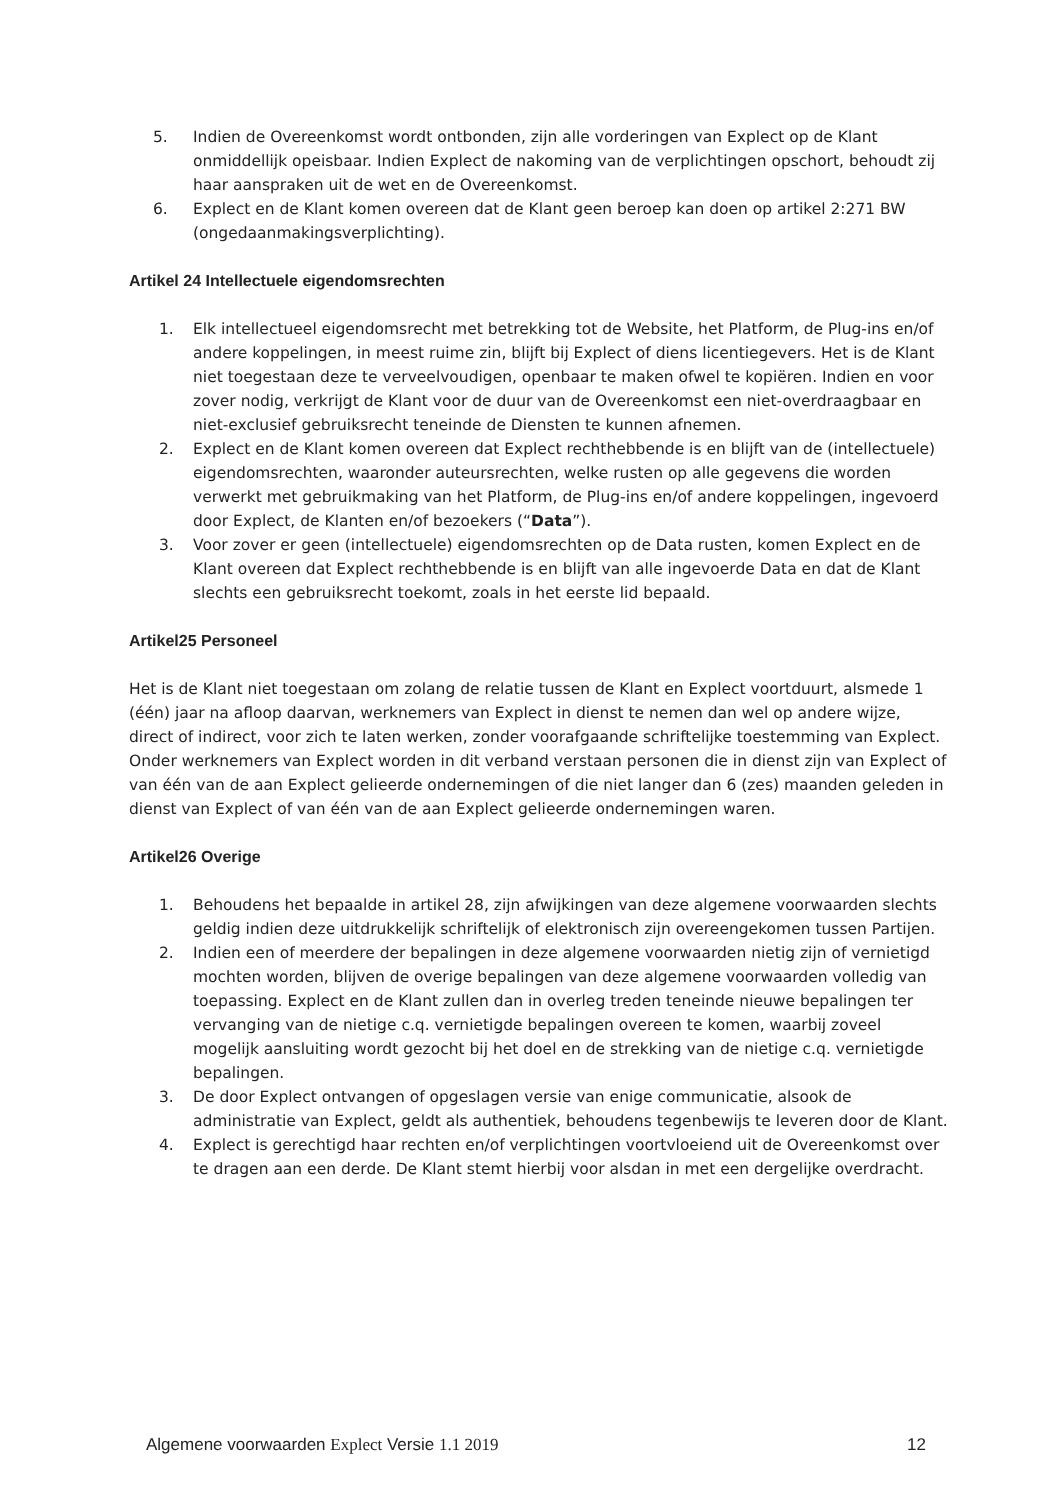5. Indien de Overeenkomst wordt ontbonden, zijn alle vorderingen van Explect op de Klant onmiddellijk opeisbaar. Indien Explect de nakoming van de verplichtingen opschort, behoudt zij haar aanspraken uit de wet en de Overeenkomst.
6. Explect en de Klant komen overeen dat de Klant geen beroep kan doen op artikel 2:271 BW (ongedaanmakingsverplichting).
Artikel 24 Intellectuele eigendomsrechten
1. Elk intellectueel eigendomsrecht met betrekking tot de Website, het Platform, de Plug-ins en/of andere koppelingen, in meest ruime zin, blijft bij Explect of diens licentiegevers. Het is de Klant niet toegestaan deze te verveelvoudigen, openbaar te maken ofwel te kopiëren. Indien en voor zover nodig, verkrijgt de Klant voor de duur van de Overeenkomst een niet-overdraagbaar en niet-exclusief gebruiksrecht teneinde de Diensten te kunnen afnemen.
2. Explect en de Klant komen overeen dat Explect rechthebbende is en blijft van de (intellectuele) eigendomsrechten, waaronder auteursrechten, welke rusten op alle gegevens die worden verwerkt met gebruikmaking van het Platform, de Plug-ins en/of andere koppelingen, ingevoerd door Explect, de Klanten en/of bezoekers (“Data”).
3. Voor zover er geen (intellectuele) eigendomsrechten op de Data rusten, komen Explect en de Klant overeen dat Explect rechthebbende is en blijft van alle ingevoerde Data en dat de Klant slechts een gebruiksrecht toekomt, zoals in het eerste lid bepaald.
Artikel25 Personeel
Het is de Klant niet toegestaan om zolang de relatie tussen de Klant en Explect voortduurt, alsmede 1 (één) jaar na afloop daarvan, werknemers van Explect in dienst te nemen dan wel op andere wijze, direct of indirect, voor zich te laten werken, zonder voorafgaande schriftelijke toestemming van Explect. Onder werknemers van Explect worden in dit verband verstaan personen die in dienst zijn van Explect of van één van de aan Explect gelieerde ondernemingen of die niet langer dan 6 (zes) maanden geleden in dienst van Explect of van één van de aan Explect gelieerde ondernemingen waren.
Artikel26 Overige
1. Behoudens het bepaalde in artikel 28, zijn afwijkingen van deze algemene voorwaarden slechts geldig indien deze uitdrukkelijk schriftelijk of elektronisch zijn overeengekomen tussen Partijen.
2. Indien een of meerdere der bepalingen in deze algemene voorwaarden nietig zijn of vernietigd mochten worden, blijven de overige bepalingen van deze algemene voorwaarden volledig van toepassing. Explect en de Klant zullen dan in overleg treden teneinde nieuwe bepalingen ter vervanging van de nietige c.q. vernietigde bepalingen overeen te komen, waarbij zoveel mogelijk aansluiting wordt gezocht bij het doel en de strekking van de nietige c.q. vernietigde bepalingen.
3. De door Explect ontvangen of opgeslagen versie van enige communicatie, alsook de administratie van Explect, geldt als authentiek, behoudens tegenbewijs te leveren door de Klant.
4. Explect is gerechtigd haar rechten en/of verplichtingen voortvloeiend uit de Overeenkomst over te dragen aan een derde. De Klant stemt hierbij voor alsdan in met een dergelijke overdracht.
Algemene voorwaarden Explect Versie 1.1 2019 12